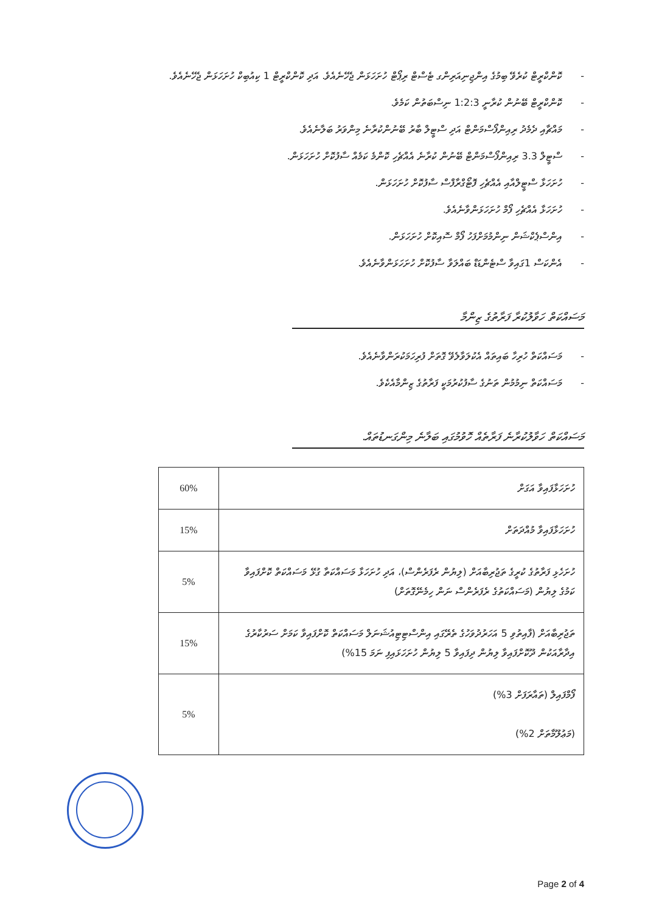- ކޮންކްރީޓް ކުރެވޭ ބިމުގެ އިންޖިނިއަރިންގ ޓެސްޓް ރިޕޯޓް ހުށަހަޅަން ޖެހޭނެއެވެ. އަދި ކޮންކްރީޓް 1 ކިއުބިކް ހުށަހަޅަން ޖެހޭނެއެވެ.
- ކޮންކްރީޓް ބޭނުން ކުރާނީ 1:2:3 ނިސްބަތުން ކަމެވެ.
- މައްޗާއި ދެމެދު ރިއިންފޯސްމަންޓް އަދި ސްޓީލް ބާރު ބޭނުންކުރާނެ މިންވަރު ބަލާނެއެވެ.
- ސްޓީލް 3.3 ރިއިންފޯސްމަންޓް ބޭނުން ކުރާނެ އެއްޗެހި ކޮންމެ ކަމެއް ސާފުކޮށް ހުށަހަޅަން.
- ހުށަހަޅާ ސްޓީލްއާއި އެއްޗެހި ފޮޓޯގްރާފްސް ސާފުކޮށް ހުށަހަޅަން.
- ހުށަހަޅާ އެއްޗެހި ފޯމް ހުށަހަޅަންވާނެއެވެ.
- އިންސްޕެކްޝަން ނިންމުމަށްފަހު ފޯމް ސޮއިކޮށް ހުށަހަޅަން.
- އެންކަސް 1ގައިވާ ސްޓެންޑަޑް ބައްލަވާ ސާފުކޮށް ހުށަހަޅަންވާނެއެވެ.
މަސައްކަތް ހަވާލުކުރާ ފަރާތުގެ ޒިންމާ
- މަސައްކަތް ހުރިހާ ބައިތައް އެކުލަވާލެވޭ ގޮތަށް ފުރިހަމަކުރަންވާނެއެވެ.
- މަސައްކަތް ނިމުމުން ތަނުގެ ސާފުކުރުމަކީ ފަރާތުގެ ޒިންމާއެކެވެ.
މަސައްކަތް ހަވާލުކުރާނެ ފަރާތެއް ހޮވުމުގައި ބަލާނެ މިންގަނޑުތައް.
| ހުށަހަޅާފައިވާ އަގަށް | 60% |
| ހުށަހަޅާފައިވާ މުއްދަތަށް | 15% |
| ހުށަހެޅި ފަރާތުގެ ކުރީގެ ތަޖުރިބާއަށް (ލިޔުން ރެފަރެންސް)، އަދި ހުށަހަޅާ މަސައްކަތާ ގުޅޭ މަސައްކަތް ކޮށްފައިވާ ކަމުގެ ލިޔުން (މަސައްކަތުގެ ރެފަރެންސް ނަން ހިމެނޭގޮތަށް) | 5% |
| ތަޖުރިބާއަށް (ފާއިތުވި 5 އަހަރުދުވަހުގެ ތެރޭގައި އިންސްޓިޓިއުޝަނަލް މަސައްކަތް ކޮށްފައިވާ ކަމަށް ސަރުކާރުގެ އިދާރާއަކުން ދޫކޮށްފައިވާ ލިޔުން ދިފައިވާ 5 ލިޔުން ހުށަހަޅައިފި ނަމަ 15%) | 15% |
| ފޯމްފައިލް (ތައާރަފަށް 3%) (މަޢުލޫމާތަށް 2%) | 5% |
Page 2 of 4